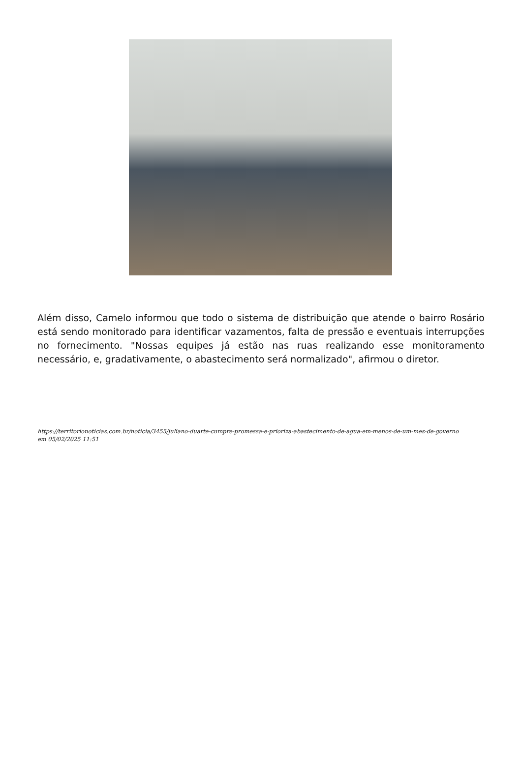Além disso, Camelo informou que todo o sistema de distribuição que atende o bairro Rosário está sendo monitorado para identificar vazamentos, falta de pressão e eventuais interrupções no fornecimento. "Nossas equipes já estão nas ruas realizando esse monitoramento necessário, e, gradativamente, o abastecimento será normalizado", afirmou o diretor.
https://territorionoticias.com.br/noticia/3455/juliano-duarte-cumpre-promessa-e-prioriza-abastecimento-de-agua-em-menos-de-um-mes-de-governo
em 05/02/2025 11:51